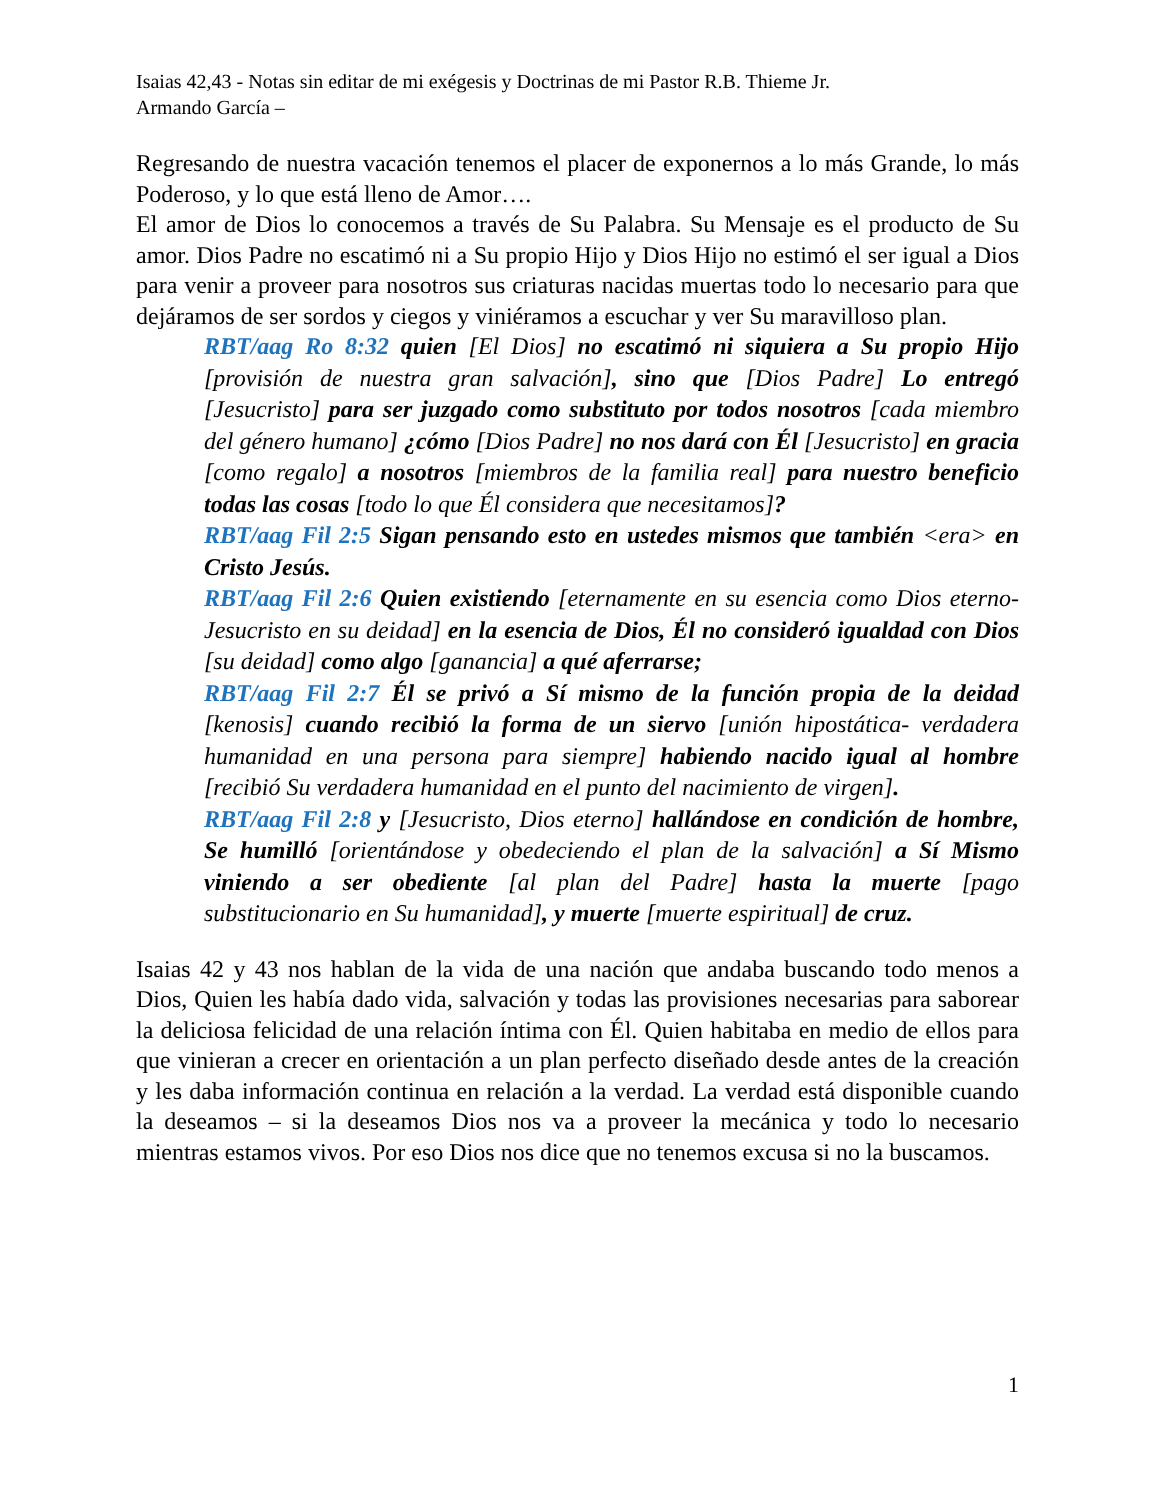Isaias 42,43 - Notas sin editar de mi exégesis y Doctrinas de mi Pastor R.B. Thieme Jr.
Armando García –
Regresando de nuestra vacación tenemos el placer de exponernos a lo más Grande, lo más Poderoso, y lo que está lleno de Amor….
El amor de Dios lo conocemos a través de Su Palabra. Su Mensaje es el producto de Su amor. Dios Padre no escatimó ni a Su propio Hijo y Dios Hijo no estimó el ser igual a Dios para venir a proveer para nosotros sus criaturas nacidas muertas todo lo necesario para que dejáramos de ser sordos y ciegos y viniéramos a escuchar y ver Su maravilloso plan.
RBT/aag Ro 8:32 quien [El Dios] no escatimó ni siquiera a Su propio Hijo [provisión de nuestra gran salvación], sino que [Dios Padre] Lo entregó [Jesucristo] para ser juzgado como substituto por todos nosotros [cada miembro del género humano] ¿cómo [Dios Padre] no nos dará con Él [Jesucristo] en gracia [como regalo] a nosotros [miembros de la familia real] para nuestro beneficio todas las cosas [todo lo que Él considera que necesitamos]?
RBT/aag Fil 2:5 Sigan pensando esto en ustedes mismos que también <era> en Cristo Jesús.
RBT/aag Fil 2:6 Quien existiendo [eternamente en su esencia como Dios eterno- Jesucristo en su deidad] en la esencia de Dios, Él no consideró igualdad con Dios [su deidad] como algo [ganancia] a qué aferrarse;
RBT/aag Fil 2:7 Él se privó a Sí mismo de la función propia de la deidad [kenosis] cuando recibió la forma de un siervo [unión hipostática- verdadera humanidad en una persona para siempre] habiendo nacido igual al hombre [recibió Su verdadera humanidad en el punto del nacimiento de virgen].
RBT/aag Fil 2:8 y [Jesucristo, Dios eterno] hallándose en condición de hombre, Se humilló [orientándose y obedeciendo el plan de la salvación] a Sí Mismo viniendo a ser obediente [al plan del Padre] hasta la muerte [pago substitucionario en Su humanidad], y muerte [muerte espiritual] de cruz.
Isaias 42 y 43 nos hablan de la vida de una nación que andaba buscando todo menos a Dios, Quien les había dado vida, salvación y todas las provisiones necesarias para saborear la deliciosa felicidad de una relación íntima con Él. Quien habitaba en medio de ellos para que vinieran a crecer en orientación a un plan perfecto diseñado desde antes de la creación y les daba información continua en relación a la verdad. La verdad está disponible cuando la deseamos – si la deseamos Dios nos va a proveer la mecánica y todo lo necesario mientras estamos vivos. Por eso Dios nos dice que no tenemos excusa si no la buscamos.
1